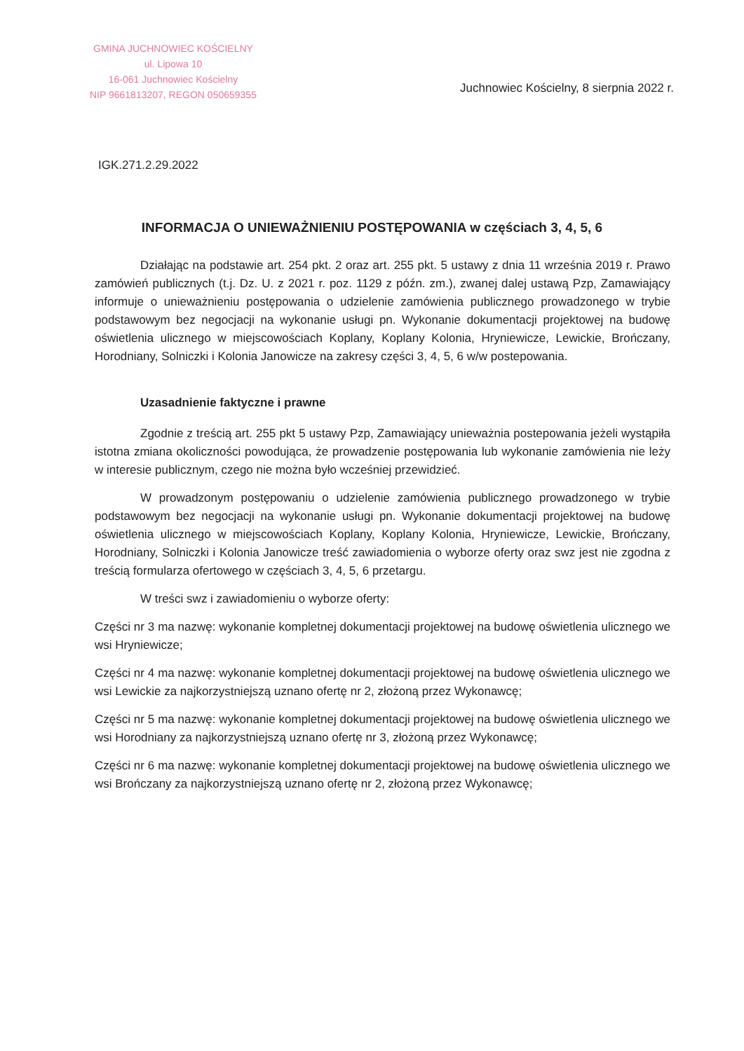GMINA JUCHNOWIEC KOŚCIELNY
ul. Lipowa 10
16-061 Juchnowiec Kościelny
NIP 9661813207, REGON 050659355
Juchnowiec Kościelny, 8 sierpnia 2022 r.
IGK.271.2.29.2022
INFORMACJA O UNIEWAŻNIENIU POSTĘPOWANIA w częściach 3, 4, 5, 6
Działając na podstawie art. 254 pkt. 2 oraz art. 255 pkt. 5 ustawy z dnia 11 września 2019 r. Prawo zamówień publicznych (t.j. Dz. U. z 2021 r. poz. 1129 z późn. zm.), zwanej dalej ustawą Pzp, Zamawiający informuje o unieważnieniu postępowania o udzielenie zamówienia publicznego prowadzonego w trybie podstawowym bez negocjacji na wykonanie usługi pn. Wykonanie dokumentacji projektowej na budowę oświetlenia ulicznego w miejscowościach Koplany, Koplany Kolonia, Hryniewicze, Lewickie, Brończany, Horodniany, Solniczki i Kolonia Janowicze na zakresy części 3, 4, 5, 6 w/w postepowania.
Uzasadnienie faktyczne i prawne
Zgodnie z treścią art. 255 pkt 5 ustawy Pzp, Zamawiający unieważnia postepowania jeżeli wystąpiła istotna zmiana okoliczności powodująca, że prowadzenie postępowania lub wykonanie zamówienia nie leży w interesie publicznym, czego nie można było wcześniej przewidzieć.
W prowadzonym postępowaniu o udzielenie zamówienia publicznego prowadzonego w trybie podstawowym bez negocjacji na wykonanie usługi pn. Wykonanie dokumentacji projektowej na budowę oświetlenia ulicznego w miejscowościach Koplany, Koplany Kolonia, Hryniewicze, Lewickie, Brończany, Horodniany, Solniczki i Kolonia Janowicze treść zawiadomienia o wyborze oferty oraz swz jest nie zgodna z treścią formularza ofertowego w częściach 3, 4, 5, 6 przetargu.
W treści swz i zawiadomieniu o wyborze oferty:
Części nr 3 ma nazwę: wykonanie kompletnej dokumentacji projektowej na budowę oświetlenia ulicznego we wsi Hryniewicze;
Części nr 4 ma nazwę: wykonanie kompletnej dokumentacji projektowej na budowę oświetlenia ulicznego we wsi Lewickie za najkorzystniejszą uznano ofertę nr 2, złożoną przez Wykonawcę;
Części nr 5 ma nazwę: wykonanie kompletnej dokumentacji projektowej na budowę oświetlenia ulicznego we wsi Horodniany za najkorzystniejszą uznano ofertę nr 3, złożoną przez Wykonawcę;
Części nr 6 ma nazwę: wykonanie kompletnej dokumentacji projektowej na budowę oświetlenia ulicznego we wsi Brończany za najkorzystniejszą uznano ofertę nr 2, złożoną przez Wykonawcę;